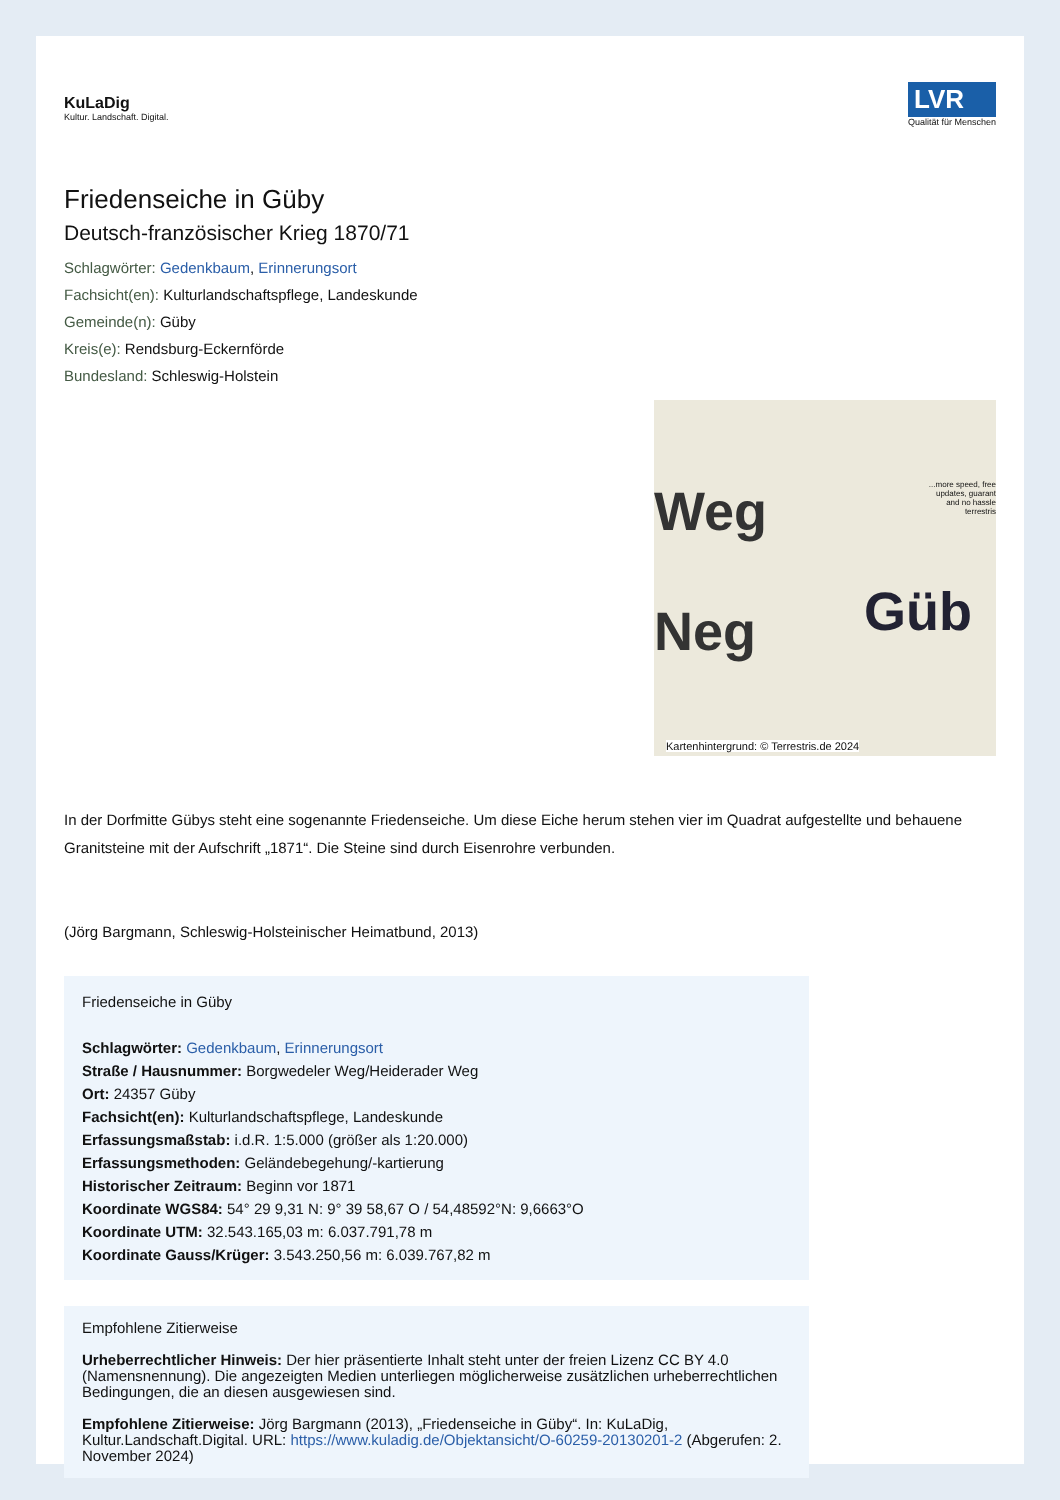KuLaDig
Kultur. Landschaft. Digital.
LVR
Qualität für Menschen
Friedenseiche in Güby
Deutsch-französischer Krieg 1870/71
Schlagwörter: Gedenkbaum, Erinnerungsort
Fachsicht(en): Kulturlandschaftspflege, Landeskunde
Gemeinde(n): Güby
Kreis(e): Rendsburg-Eckernförde
Bundesland: Schleswig-Holstein
Weg
Neg Güb...more speed, free
updates, guarant
and no hassle
terrestris
Kartenhintergrund: © Terrestris.de 2024
In der Dorfmitte Gübys steht eine sogenannte Friedenseiche. Um diese Eiche herum stehen vier im Quadrat aufgestellte und behauene Granitsteine mit der Aufschrift „1871“. Die Steine sind durch Eisenrohre verbunden.
(Jörg Bargmann, Schleswig-Holsteinischer Heimatbund, 2013)
Friedenseiche in Güby
Schlagwörter: Gedenkbaum, Erinnerungsort
Straße / Hausnummer: Borgwedeler Weg/Heiderader Weg
Ort: 24357 Güby
Fachsicht(en): Kulturlandschaftspflege, Landeskunde
Erfassungsmaßstab: i.d.R. 1:5.000 (größer als 1:20.000)
Erfassungsmethoden: Geländebegehung/-kartierung
Historischer Zeitraum: Beginn vor 1871
Koordinate WGS84: 54° 29 9,31 N: 9° 39 58,67 O / 54,48592°N: 9,6663°O
Koordinate UTM: 32.543.165,03 m: 6.037.791,78 m
Koordinate Gauss/Krüger: 3.543.250,56 m: 6.039.767,82 m
Empfohlene Zitierweise
Urheberrechtlicher Hinweis: Der hier präsentierte Inhalt steht unter der freien Lizenz CC BY 4.0 (Namensnennung). Die angezeigten Medien unterliegen möglicherweise zusätzlichen urheberrechtlichen Bedingungen, die an diesen ausgewiesen sind.
Empfohlene Zitierweise: Jörg Bargmann (2013), „Friedenseiche in Güby“. In: KuLaDig, Kultur.Landschaft.Digital. URL: https://www.kuladig.de/Objektansicht/O-60259-20130201-2 (Abgerufen: 2. November 2024)